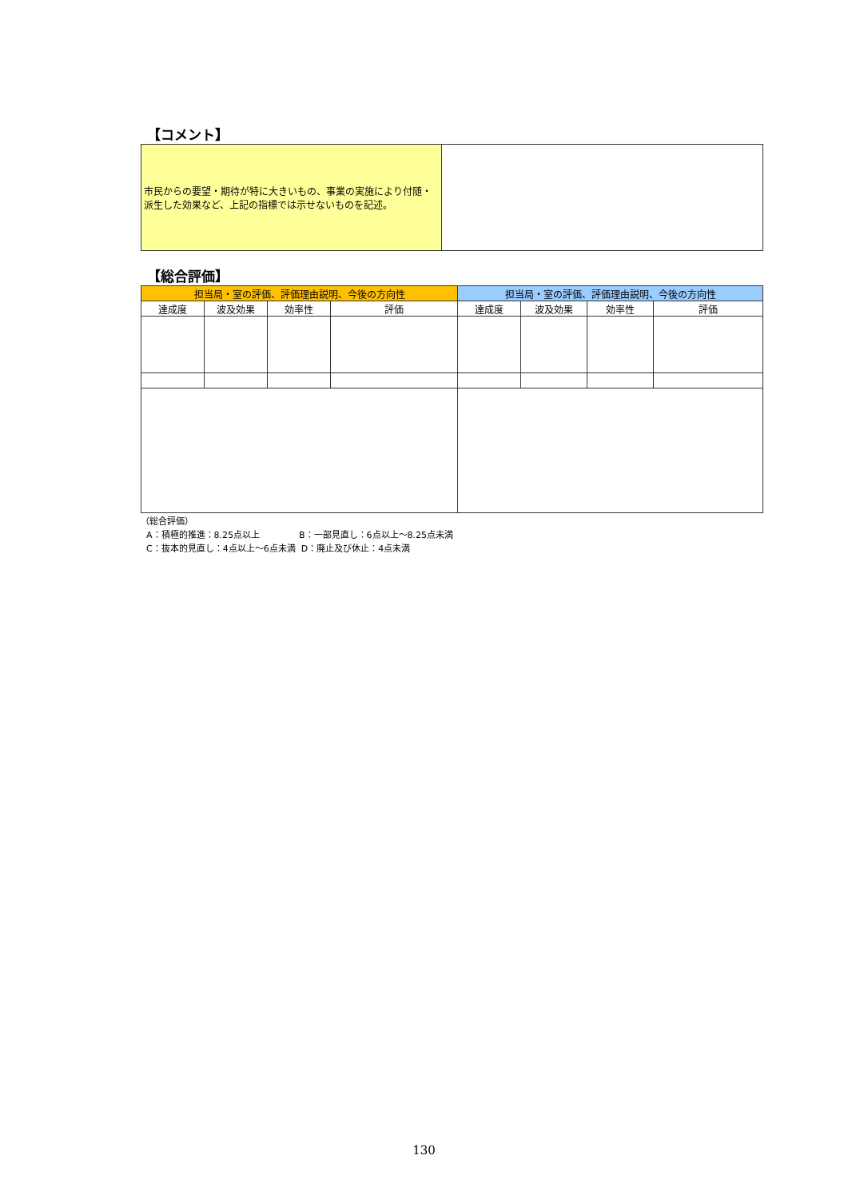【コメント】
| 市民からの要望・期待が特に大きいもの、事業の実施により付随・派生した効果など、上記の指標では示せないものを記述。 | |
【総合評価】
| 担当局・室の評価、評価理由説明、今後の方向性 | | | | 担当局・室の評価、評価理由説明、今後の方向性 | | | |
| --- | --- | --- | --- | --- | --- | --- | --- |
| 達成度 | 波及効果 | 効率性 | 評価 | 達成度 | 波及効果 | 効率性 | 評価 |
（総合評価）
A：積極的推進：8.25点以上 B：一部見直し：6点以上～8.25点未満
C：抜本的見直し：4点以上～6点未満 D：廃止及び休止：4点未満
130